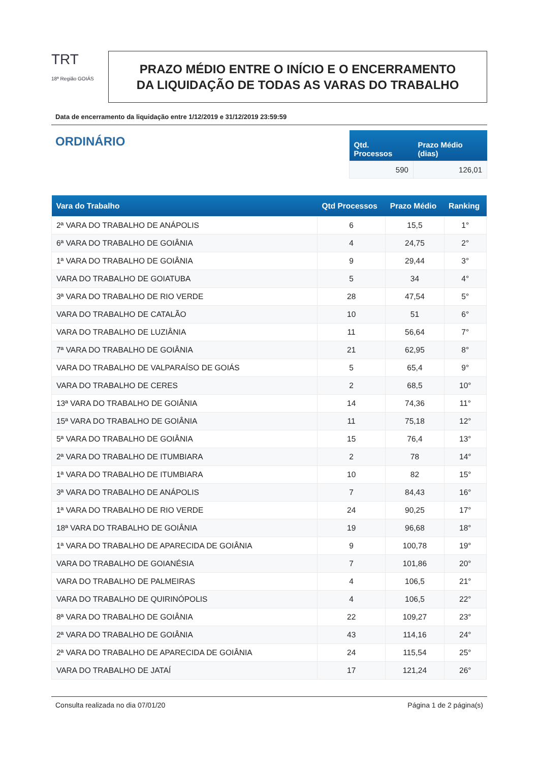TRT
18ª Região GOIÁS
PRAZO MÉDIO ENTRE O INÍCIO E O ENCERRAMENTO
DA LIQUIDAÇÃO DE TODAS AS VARAS DO TRABALHO
Data de encerramento da liquidação entre 1/12/2019 e 31/12/2019 23:59:59
ORDINÁRIO
| Qtd. Processos | Prazo Médio (dias) |
| --- | --- |
| 590 | 126,01 |
| Vara do Trabalho | Qtd Processos | Prazo Médio | Ranking |
| --- | --- | --- | --- |
| 2ª VARA DO TRABALHO DE ANÁPOLIS | 6 | 15,5 | 1° |
| 6ª VARA DO TRABALHO DE GOIÂNIA | 4 | 24,75 | 2° |
| 1ª VARA DO TRABALHO DE GOIÂNIA | 9 | 29,44 | 3° |
| VARA DO TRABALHO DE GOIATUBA | 5 | 34 | 4° |
| 3ª VARA DO TRABALHO DE RIO VERDE | 28 | 47,54 | 5° |
| VARA DO TRABALHO DE CATALÃO | 10 | 51 | 6° |
| VARA DO TRABALHO DE LUZIÂNIA | 11 | 56,64 | 7° |
| 7ª VARA DO TRABALHO DE GOIÂNIA | 21 | 62,95 | 8° |
| VARA DO TRABALHO DE VALPARAÍSO DE GOIÁS | 5 | 65,4 | 9° |
| VARA DO TRABALHO DE CERES | 2 | 68,5 | 10° |
| 13ª VARA DO TRABALHO DE GOIÂNIA | 14 | 74,36 | 11° |
| 15ª VARA DO TRABALHO DE GOIÂNIA | 11 | 75,18 | 12° |
| 5ª VARA DO TRABALHO DE GOIÂNIA | 15 | 76,4 | 13° |
| 2ª VARA DO TRABALHO DE ITUMBIARA | 2 | 78 | 14° |
| 1ª VARA DO TRABALHO DE ITUMBIARA | 10 | 82 | 15° |
| 3ª VARA DO TRABALHO DE ANÁPOLIS | 7 | 84,43 | 16° |
| 1ª VARA DO TRABALHO DE RIO VERDE | 24 | 90,25 | 17° |
| 18ª VARA DO TRABALHO DE GOIÂNIA | 19 | 96,68 | 18° |
| 1ª VARA DO TRABALHO DE APARECIDA DE GOIÂNIA | 9 | 100,78 | 19° |
| VARA DO TRABALHO DE GOIANÉSIA | 7 | 101,86 | 20° |
| VARA DO TRABALHO DE PALMEIRAS | 4 | 106,5 | 21° |
| VARA DO TRABALHO DE QUIRINÓPOLIS | 4 | 106,5 | 22° |
| 8ª VARA DO TRABALHO DE GOIÂNIA | 22 | 109,27 | 23° |
| 2ª VARA DO TRABALHO DE GOIÂNIA | 43 | 114,16 | 24° |
| 2ª VARA DO TRABALHO DE APARECIDA DE GOIÂNIA | 24 | 115,54 | 25° |
| VARA DO TRABALHO DE JATAÍ | 17 | 121,24 | 26° |
Consulta realizada no dia 07/01/20 Página 1 de 2 página(s)